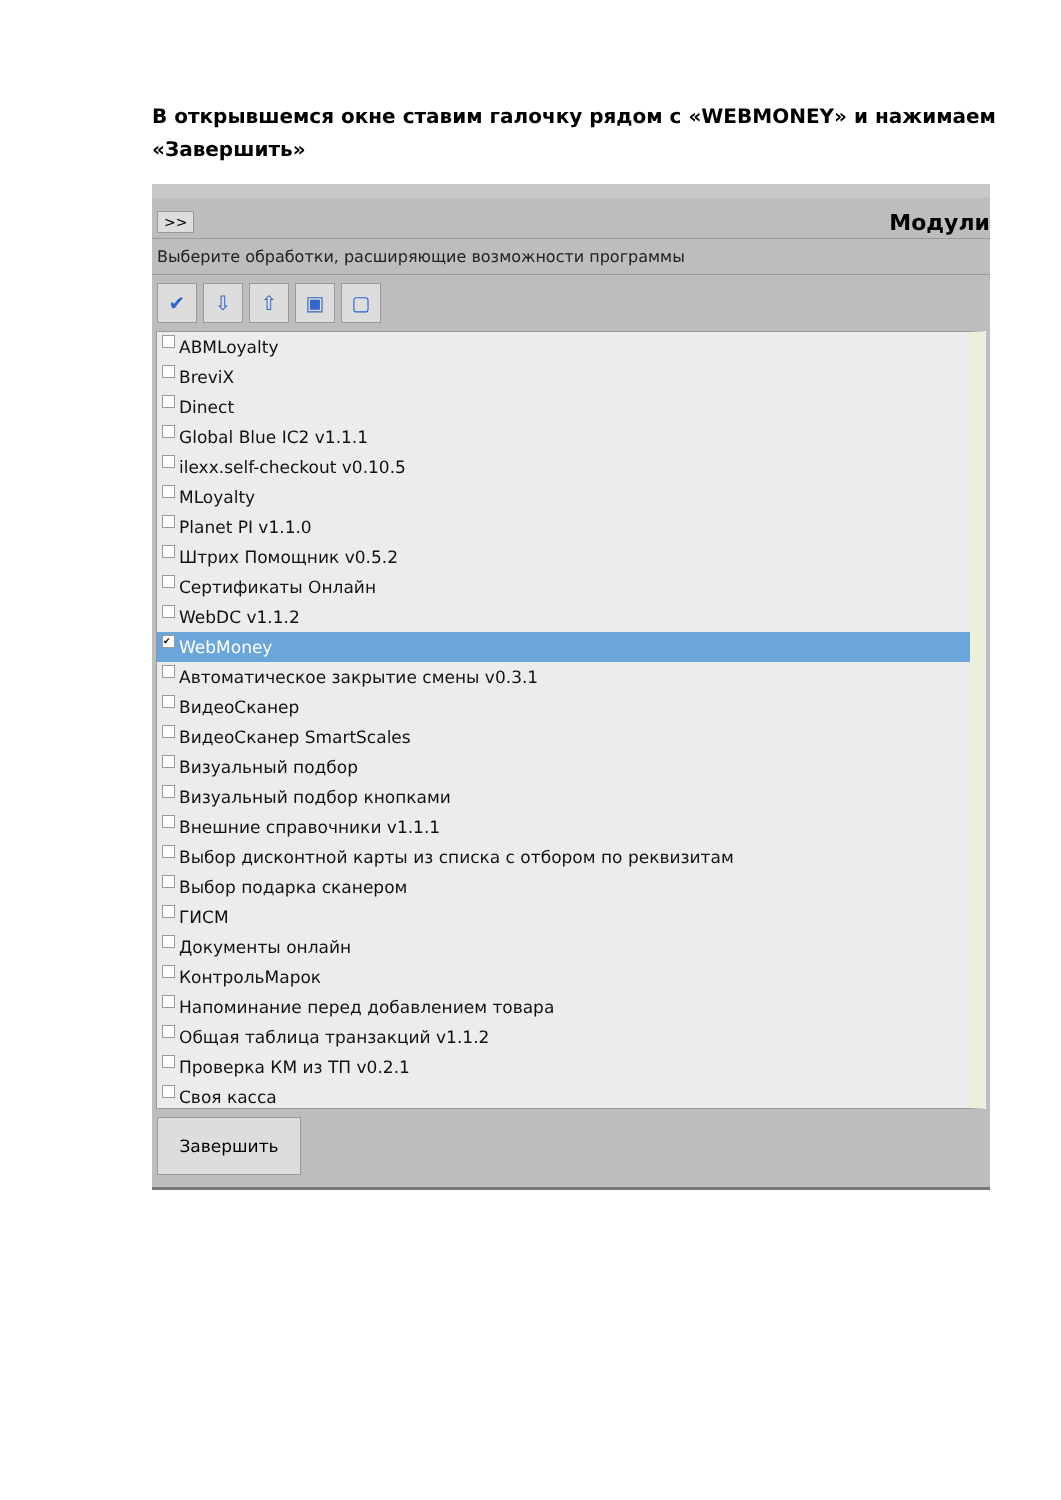В открывшемся окне ставим галочку рядом с «WEBMONEY» и нажимаем «Завершить»
>>
Модули
Выберите обработки, расширяющие возможности программы
✔ ⇩ ⇧ ▣ ▢
ABMLoyalty
BreviX
Dinect
Global Blue IC2 v1.1.1
ilexx.self-checkout v0.10.5
MLoyalty
Planet PI v1.1.0
Штрих Помощник v0.5.2
Сертификаты Онлайн
WebDC v1.1.2
✔ WebMoney
Автоматическое закрытие смены v0.3.1
ВидеоСканер
ВидеоСканер SmartScales
Визуальный подбор
Визуальный подбор кнопками
Внешние справочники v1.1.1
Выбор дисконтной карты из списка с отбором по реквизитам
Выбор подарка сканером
ГИСМ
Документы онлайн
КонтрольМарок
Напоминание перед добавлением товара
Общая таблица транзакций v1.1.2
Проверка КМ из ТП v0.2.1
Своя касса
Завершить